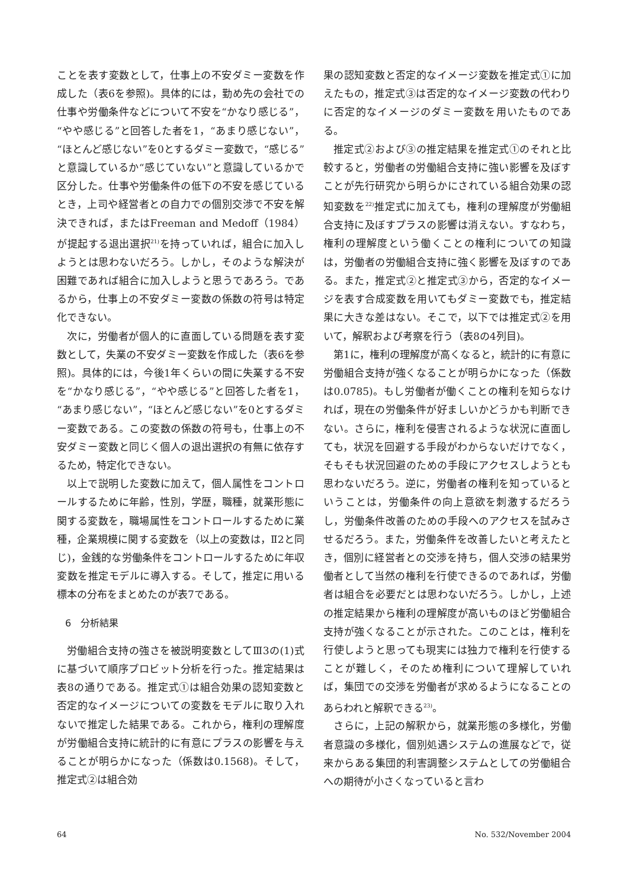ことを表す変数として，仕事上の不安ダミー変数を作成した（表6を参照)。具体的には，勤め先の会社での仕事や労働条件などについて不安を“かなり感じる”，“やや感じる”と回答した者を1，“あまり感じない”，“ほとんど感じない”を0とするダミー変数で，“感じる”と意識しているか“感じていない”と意識しているかで区分した。仕事や労働条件の低下の不安を感じているとき，上司や経営者との自力での個別交渉で不安を解決できれば，またはFreeman and Medoff（1984）が提起する退出選択<sup>21)</sup>を持っていれば，組合に加入しようとは思わないだろう。しかし，そのような解決が困難であれば組合に加入しようと思うであろう。であるから，仕事上の不安ダミー変数の係数の符号は特定化できない。
次に，労働者が個人的に直面している問題を表す変数として，失業の不安ダミー変数を作成した（表6を参照)。具体的には，今後1年くらいの間に失業する不安を“かなり感じる”，“やや感じる”と回答した者を1，“あまり感じない”，“ほとんど感じない”を0とするダミー変数である。この変数の係数の符号も，仕事上の不安ダミー変数と同じく個人の退出選択の有無に依存するため，特定化できない。
以上で説明した変数に加えて，個人属性をコントロールするために年齢，性別，学歴，職種，就業形態に関する変数を，職場属性をコントロールするために業種，企業規模に関する変数を（以上の変数は，Ⅱ2と同じ)，金銭的な労働条件をコントロールするために年収変数を推定モデルに導入する。そして，推定に用いる標本の分布をまとめたのが表7である。
6　分析結果
労働組合支持の強さを被説明変数としてⅢ3の(1)式に基づいて順序プロビット分析を行った。推定結果は表8の通りである。推定式①は組合効果の認知変数と否定的なイメージについての変数をモデルに取り入れないで推定した結果である。これから，権利の理解度が労働組合支持に統計的に有意にプラスの影響を与えることが明らかになった（係数は0.1568)。そして，推定式②は組合効
果の認知変数と否定的なイメージ変数を推定式①に加えたもの，推定式③は否定的なイメージ変数の代わりに否定的なイメージのダミー変数を用いたものである。
推定式②および③の推定結果を推定式①のそれと比較すると，労働者の労働組合支持に強い影響を及ぼすことが先行研究から明らかにされている組合効果の認知変数を<sup>22)</sup>推定式に加えても，権利の理解度が労働組合支持に及ぼすプラスの影響は消えない。すなわち，権利の理解度という働くことの権利についての知識は，労働者の労働組合支持に強く影響を及ぼすのである。また，推定式②と推定式③から，否定的なイメージを表す合成変数を用いてもダミー変数でも，推定結果に大きな差はない。そこで，以下では推定式②を用いて，解釈および考察を行う（表8の4列目)。
第1に，権利の理解度が高くなると，統計的に有意に労働組合支持が強くなることが明らかになった（係数は0.0785)。もし労働者が働くことの権利を知らなければ，現在の労働条件が好ましいかどうかも判断できない。さらに，権利を侵害されるような状況に直面しても，状況を回避する手段がわからないだけでなく，そもそも状況回避のための手段にアクセスしようとも思わないだろう。逆に，労働者の権利を知っているということは，労働条件の向上意欲を刺激するだろうし，労働条件改善のための手段へのアクセスを試みさせるだろう。また，労働条件を改善したいと考えたとき，個別に経営者との交渉を持ち，個人交渉の結果労働者として当然の権利を行使できるのであれば，労働者は組合を必要だとは思わないだろう。しかし，上述の推定結果から権利の理解度が高いものほど労働組合支持が強くなることが示された。このことは，権利を行使しようと思っても現実には独力で権利を行使することが難しく，そのため権利について理解していれば，集団での交渉を労働者が求めるようになることのあらわれと解釈できる<sup>23)</sup>。
さらに，上記の解釈から，就業形態の多様化，労働者意識の多様化，個別処遇システムの進展などで，従来からある集団的利害調整システムとしての労働組合への期待が小さくなっていると言わ
64 No. 532/November 2004